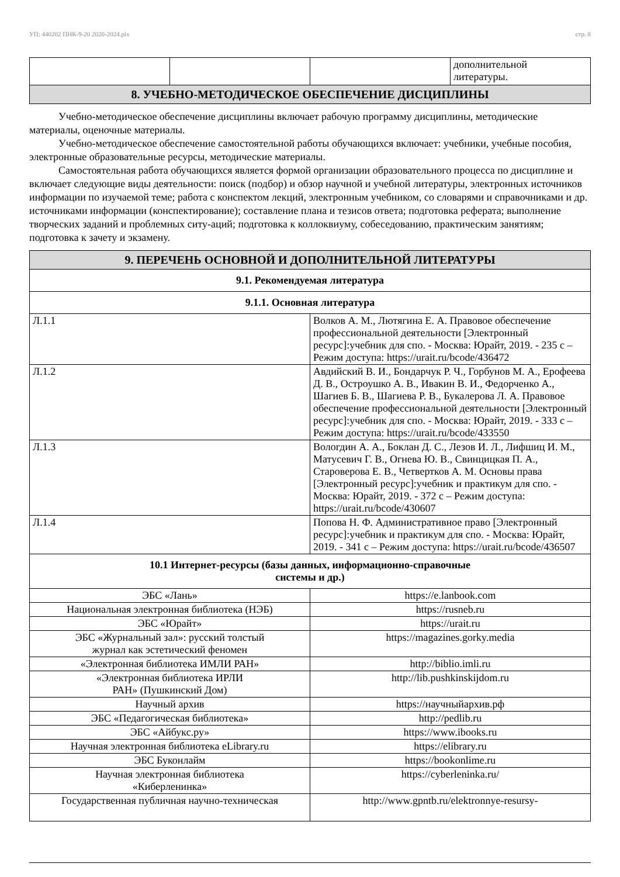УП: 440202 ПНК-9-20 2020-2024.plx стр. 8
| | | | дополнительной литературы. |
| 8. УЧЕБНО-МЕТОДИЧЕСКОЕ ОБЕСПЕЧЕНИЕ ДИСЦИПЛИНЫ | | | |
Учебно-методическое обеспечение дисциплины включает рабочую программу дисциплины, методические материалы, оценочные материалы.
Учебно-методическое обеспечение самостоятельной работы обучающихся включает: учебники, учебные пособия, электронные образовательные ресурсы, методические материалы.
Самостоятельная работа обучающихся является формой организации образовательного процесса по дисциплине и включает следующие виды деятельности: поиск (подбор) и обзор научной и учебной литературы, электронных источников информации по изучаемой теме; работа с конспектом лекций, электронным учебником, со словарями и справочниками и др. источниками информации (конспектирование); составление плана и тезисов ответа; подготовка реферата; выполнение творческих заданий и проблемных ситу-аций; подготовка к коллоквиуму, собеседованию, практическим занятиям; подготовка к зачету и экзамену.
| 9. ПЕРЕЧЕНЬ ОСНОВНОЙ И ДОПОЛНИТЕЛЬНОЙ ЛИТЕРАТУРЫ | | |
| 9.1. Рекомендуемая литература | | |
| 9.1.1. Основная литература | | |
| Л.1.1 | Волков А. М., Лютягина Е. А. Правовое обеспечение профессиональной деятельности [Электронный ресурс]:учебник для спо. - Москва: Юрайт, 2019. - 235 с – Режим доступа: https://urait.ru/bcode/436472 | |
| Л.1.2 | Авдийский В. И., Бондарчук Р. Ч., Горбунов М. А., Ерофеева Д. В., Остроушко А. В., Ивакин В. И., Федорченко А., Шагиев Б. В., Шагиева Р. В., Букалерова Л. А. Правовое обеспечение профессиональной деятельности [Электронный ресурс]:учебник для спо. - Москва: Юрайт, 2019. - 333 с – Режим доступа: https://urait.ru/bcode/433550 | |
| Л.1.3 | Вологдин А. А., Боклан Д. С., Лезов И. Л., Лифшиц И. М., Матусевич Г. В., Огнева Ю. В., Свинцицкая П. А., Староверова Е. В., Четвертков А. М. Основы права [Электронный ресурс]:учебник и практикум для спо. - Москва: Юрайт, 2019. - 372 с – Режим доступа: https://urait.ru/bcode/430607 | |
| Л.1.4 | Попова Н. Ф. Административное право [Электронный ресурс]:учебник и практикум для спо. - Москва: Юрайт, 2019. - 341 с – Режим доступа: https://urait.ru/bcode/436507 | |
| 10.1 Интернет-ресурсы (базы данных, информационно-справочные системы и др.) | | |
| ЭБС «Лань» | | https://e.lanbook.com |
| Национальная электронная библиотека (НЭБ) | | https://rusneb.ru |
| ЭБС «Юрайт» | | https://urait.ru |
| ЭБС «Журнальный зал»: русский толстый журнал как эстетический феномен | | https://magazines.gorky.media |
| «Электронная библиотека ИМЛИ РАН» | | http://biblio.imli.ru |
| «Электронная библиотека ИРЛИ РАН» (Пушкинский Дом) | | http://lib.pushkinskijdom.ru |
| Научный архив | | https://научныйархив.рф |
| ЭБС «Педагогическая библиотека» | | http://pedlib.ru |
| ЭБС «Айбукс.ру» | | https://www.ibooks.ru |
| Научная электронная библиотека eLibrary.ru | | https://elibrary.ru |
| ЭБС Буконлайм | | https://bookonlime.ru |
| Научная электронная библиотека «Киберленинка» | | https://cyberleninka.ru/ |
| Государственная публичная научно-техническая | | http://www.gpntb.ru/elektronnye-resursy- |